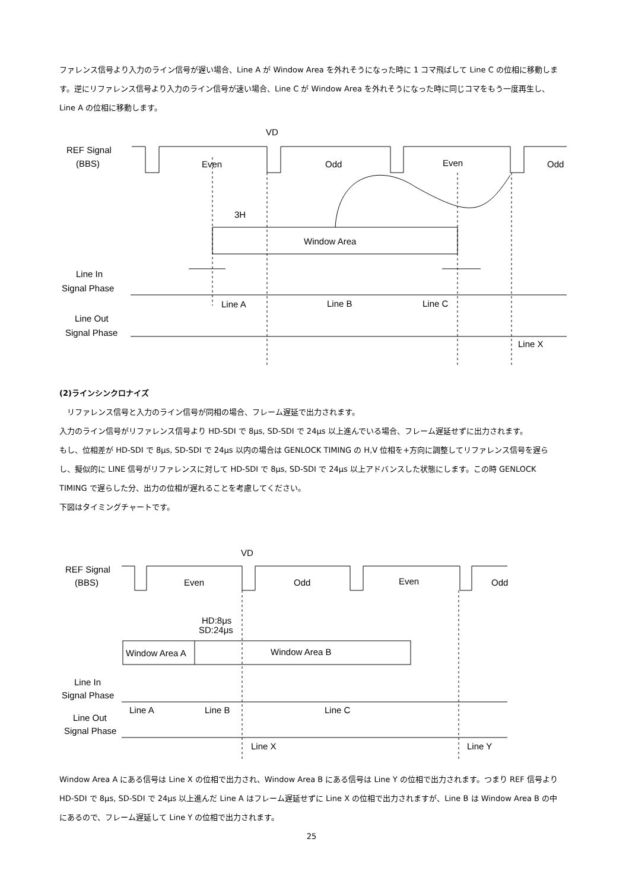ファレンス信号より入力のライン信号が遅い場合、Line A が Window Area を外れそうになった時に 1 コマ飛ばして Line C の位相に移動します。逆にリファレンス信号より入力のライン信号が速い場合、Line C が Window Area を外れそうになった時に同じコマをもう一度再生し、Line A の位相に移動します。
VD
REF Signal
(BBS)
Even
Odd
Even
Odd
3H
Window Area
Line In
Signal Phase
Line Out
Signal Phase
Line A
Line B
Line C
Line X
(2)ラインシンクロナイズ
　リファレンス信号と入力のライン信号が同相の場合、フレーム遅延で出力されます。
入力のライン信号がリファレンス信号より HD-SDI で 8μs, SD-SDI で 24μs 以上進んでいる場合、フレーム遅延せずに出力されます。
もし、位相差が HD-SDI で 8μs, SD-SDI で 24μs 以内の場合は GENLOCK TIMING の H,V 位相を+方向に調整してリファレンス信号を遅らし、擬似的に LINE 信号がリファレンスに対して HD-SDI で 8μs, SD-SDI で 24μs 以上アドバンスした状態にします。この時 GENLOCK TIMING で遅らした分、出力の位相が遅れることを考慮してください。
下図はタイミングチャートです。
VD
REF Signal
(BBS)
Even
Odd
Even
Odd
HD:8μs
SD:24μs
Window Area A
Window Area B
Line In
Signal Phase
Line Out
Signal Phase
Line A
Line B
Line C
Line X
Line Y
Window Area A にある信号は Line X の位相で出力され、Window Area B にある信号は Line Y の位相で出力されます。つまり REF 信号より HD-SDI で 8μs, SD-SDI で 24μs 以上進んだ Line A はフレーム遅延せずに Line X の位相で出力されますが、Line B は Window Area B の中にあるので、フレーム遅延して Line Y の位相で出力されます。
25